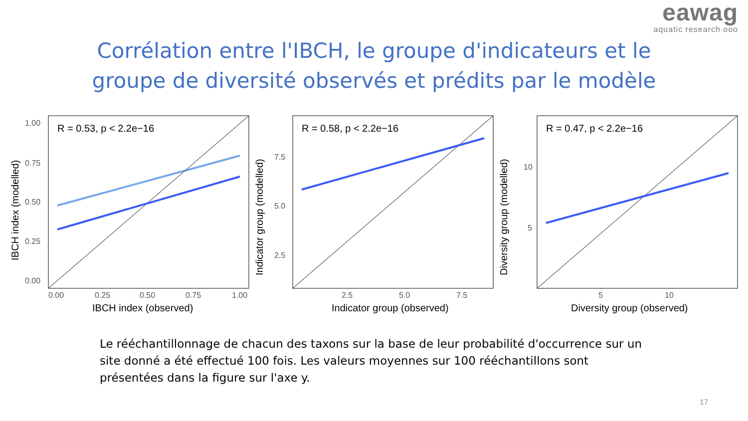eawag
aquatic research ooo
Corrélation entre l'IBCH, le groupe d'indicateurs et le
groupe de diversité observés et prédits par le modèle
R = 0.53, p < 2.2e−16
1.00
0.75
0.50
0.25
0.00
0.00
0.25
0.50
0.75
1.00
IBCH index (observed)
IBCH index (modelled)
R = 0.58, p < 2.2e−16
7.5
5.0
2.5
2.5
5.0
7.5
Indicator group (observed)
Indicator group (modelled)
R = 0.47, p < 2.2e−16
10
5
5
10
Diversity group (observed)
Diversity group (modelled)
Le rééchantillonnage de chacun des taxons sur la base de leur probabilité d'occurrence sur un site donné a été effectué 100 fois. Les valeurs moyennes sur 100 rééchantillons sont présentées dans la figure sur l'axe y.
17